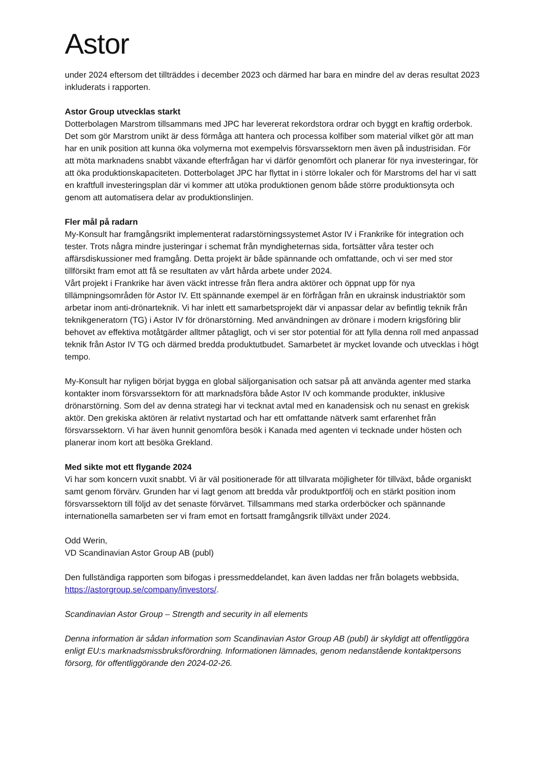Astor
under 2024 eftersom det tillträddes i december 2023 och därmed har bara en mindre del av deras resultat 2023 inkluderats i rapporten.
Astor Group utvecklas starkt
Dotterbolagen Marstrom tillsammans med JPC har levererat rekordstora ordrar och byggt en kraftig orderbok. Det som gör Marstrom unikt är dess förmåga att hantera och processa kolfiber som material vilket gör att man har en unik position att kunna öka volymerna mot exempelvis försvarssektorn men även på industrisidan. För att möta marknadens snabbt växande efterfrågan har vi därför genomfört och planerar för nya investeringar, för att öka produktionskapaciteten. Dotterbolaget JPC har flyttat in i större lokaler och för Marstroms del har vi satt en kraftfull investeringsplan där vi kommer att utöka produktionen genom både större produktionsyta och genom att automatisera delar av produktionslinjen.
Fler mål på radarn
My-Konsult har framgångsrikt implementerat radarstörningssystemet Astor IV i Frankrike för integration och tester. Trots några mindre justeringar i schemat från myndigheternas sida, fortsätter våra tester och affärsdiskussioner med framgång. Detta projekt är både spännande och omfattande, och vi ser med stor tillförsikt fram emot att få se resultaten av vårt hårda arbete under 2024.
Vårt projekt i Frankrike har även väckt intresse från flera andra aktörer och öppnat upp för nya tillämpningsområden för Astor IV. Ett spännande exempel är en förfrågan från en ukrainsk industriaktör som arbetar inom anti-drönarteknik. Vi har inlett ett samarbetsprojekt där vi anpassar delar av befintlig teknik från teknikgeneratorn (TG) i Astor IV för drönarstörning. Med användningen av drönare i modern krigsföring blir behovet av effektiva motåtgärder alltmer påtagligt, och vi ser stor potential för att fylla denna roll med anpassad teknik från Astor IV TG och därmed bredda produktutbudet. Samarbetet är mycket lovande och utvecklas i högt tempo.
My-Konsult har nyligen börjat bygga en global säljorganisation och satsar på att använda agenter med starka kontakter inom försvarssektorn för att marknadsföra både Astor IV och kommande produkter, inklusive drönarstörning. Som del av denna strategi har vi tecknat avtal med en kanadensisk och nu senast en grekisk aktör. Den grekiska aktören är relativt nystartad och har ett omfattande nätverk samt erfarenhet från försvarssektorn. Vi har även hunnit genomföra besök i Kanada med agenten vi tecknade under hösten och planerar inom kort att besöka Grekland.
Med sikte mot ett flygande 2024
Vi har som koncern vuxit snabbt. Vi är väl positionerade för att tillvarata möjligheter för tillväxt, både organiskt samt genom förvärv. Grunden har vi lagt genom att bredda vår produktportfölj och en stärkt position inom försvarssektorn till följd av det senaste förvärvet. Tillsammans med starka orderböcker och spännande internationella samarbeten ser vi fram emot en fortsatt framgångsrik tillväxt under 2024.
Odd Werin,
VD Scandinavian Astor Group AB (publ)
Den fullständiga rapporten som bifogas i pressmeddelandet, kan även laddas ner från bolagets webbsida, https://astorgroup.se/company/investors/.
Scandinavian Astor Group – Strength and security in all elements
Denna information är sådan information som Scandinavian Astor Group AB (publ) är skyldigt att offentliggöra enligt EU:s marknadsmissbruksförordning. Informationen lämnades, genom nedanstående kontaktpersons försorg, för offentliggörande den 2024-02-26.